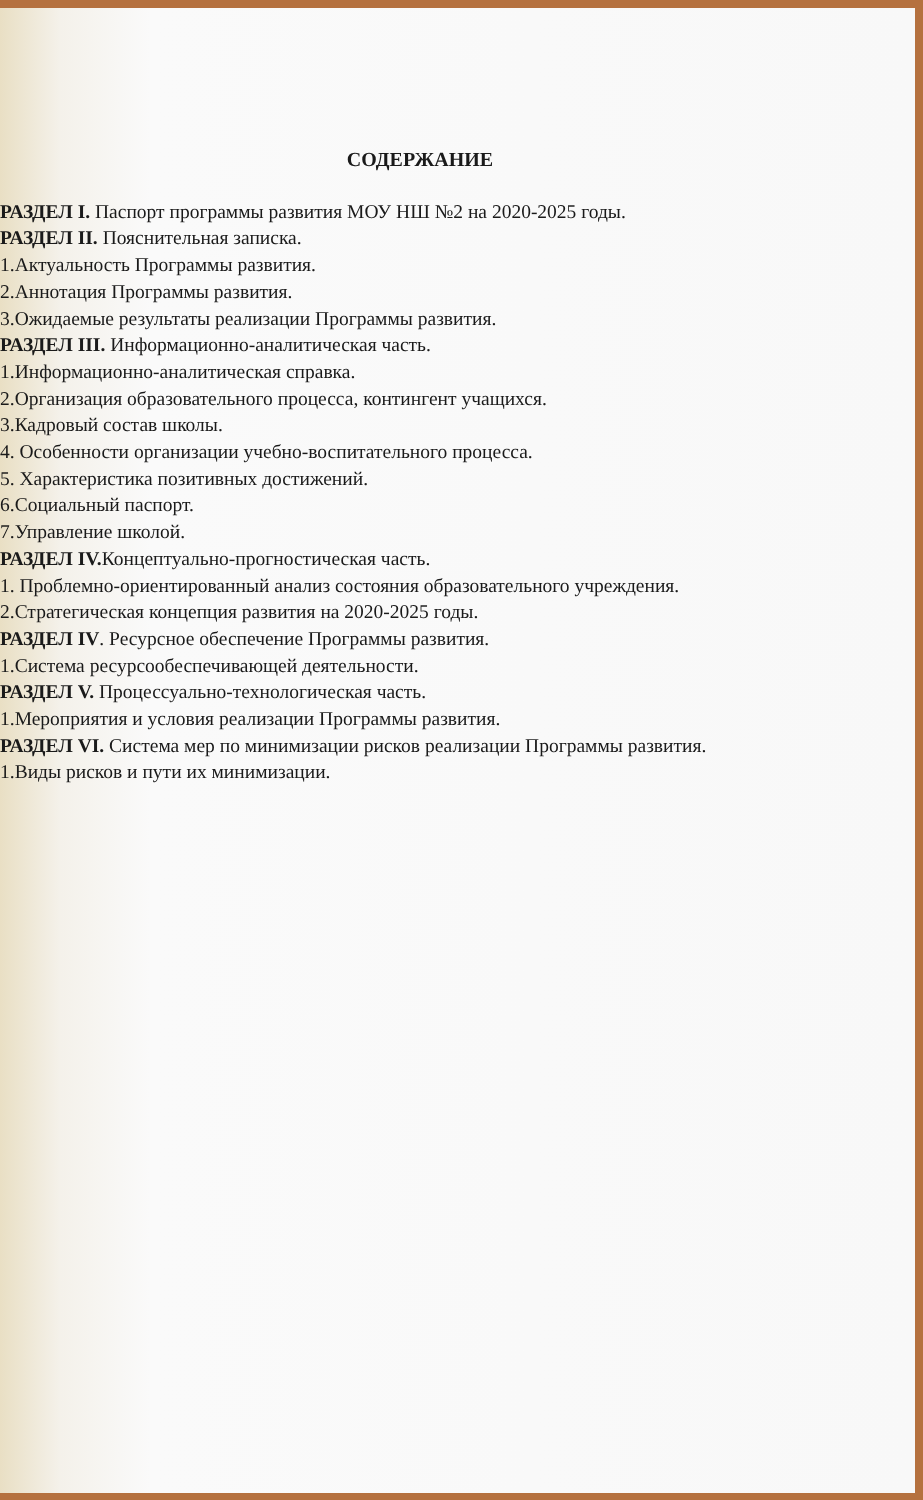СОДЕРЖАНИЕ
РАЗДЕЛ I. Паспорт программы развития МОУ НШ №2 на 2020-2025 годы.
РАЗДЕЛ II. Пояснительная записка.
1.Актуальность Программы развития.
2.Аннотация Программы развития.
3.Ожидаемые результаты реализации Программы развития.
РАЗДЕЛ III. Информационно-аналитическая часть.
1.Информационно-аналитическая справка.
2.Организация образовательного процесса, контингент учащихся.
3.Кадровый состав школы.
4. Особенности организации учебно-воспитательного процесса.
5. Характеристика позитивных достижений.
6.Социальный паспорт.
7.Управление школой.
РАЗДЕЛ IV. Концептуально-прогностическая часть.
1. Проблемно-ориентированный анализ состояния образовательного учреждения.
2.Стратегическая концепция развития на 2020-2025 годы.
РАЗДЕЛ IV. Ресурсное обеспечение Программы развития.
1.Система ресурсообеспечивающей деятельности.
РАЗДЕЛ V. Процессуально-технологическая часть.
1.Мероприятия и условия реализации Программы развития.
РАЗДЕЛ VI. Система мер по минимизации рисков реализации Программы развития.
1.Виды рисков и пути их минимизации.